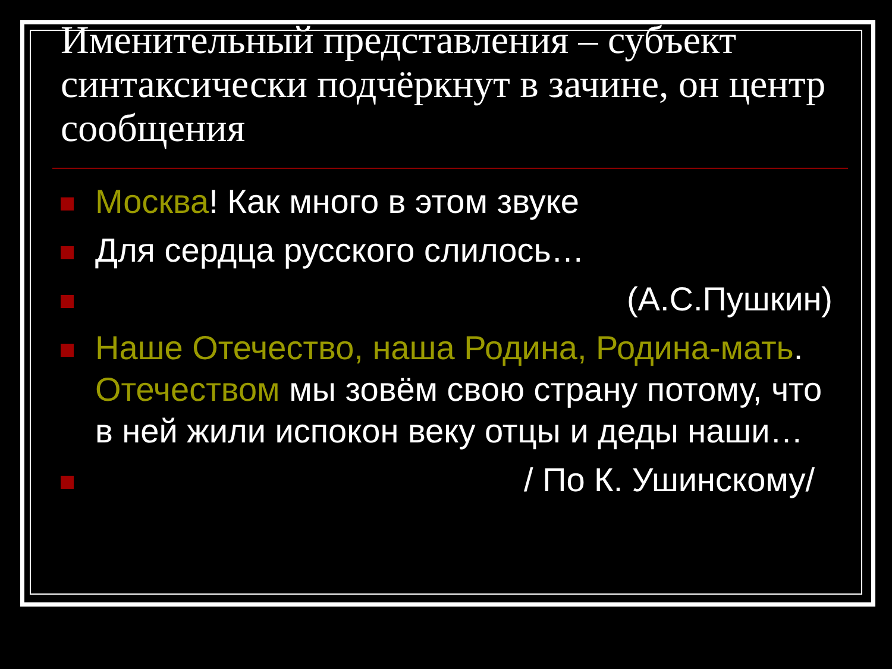Именительный представления – субъект синтаксически подчёркнут в зачине, он центр сообщения
Москва! Как много в этом звуке
Для сердца русского слилось…
(А.С.Пушкин)
Наше Отечество, наша Родина, Родина-мать. Отечеством мы зовём свою страну потому, что в ней жили испокон веку отцы и деды наши…
/ По К. Ушинскому/